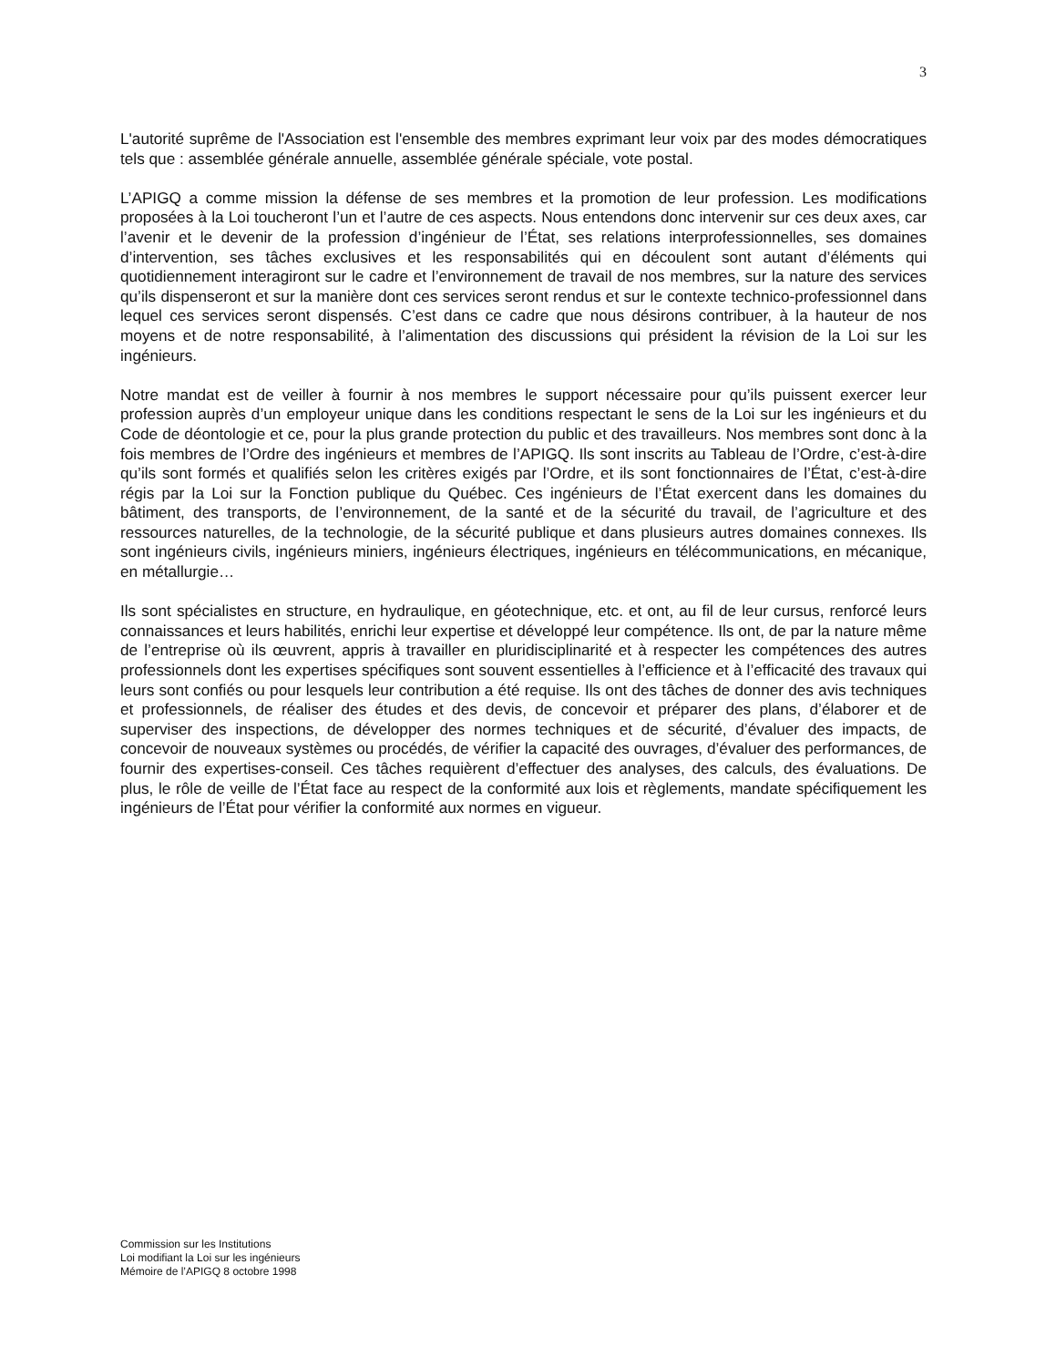3
L'autorité suprême de l'Association est l'ensemble des membres exprimant leur voix par des modes démocratiques tels que : assemblée générale annuelle, assemblée générale spéciale, vote postal.
L’APIGQ a comme mission la défense de ses membres et la promotion de leur profession. Les modifications proposées à la Loi toucheront l’un et l’autre de ces aspects. Nous entendons donc intervenir sur ces deux axes, car l’avenir et le devenir de la profession d’ingénieur de l’État, ses relations interprofessionnelles, ses domaines d’intervention, ses tâches exclusives et les responsabilités qui en découlent sont autant d’éléments qui quotidiennement interagiront sur le cadre et l’environnement de travail de nos membres, sur la nature des services qu’ils dispenseront et sur la manière dont ces services seront rendus et sur le contexte technico-professionnel dans lequel ces services seront dispensés. C’est dans ce cadre que nous désirons contribuer, à la hauteur de nos moyens et de notre responsabilité, à l’alimentation des discussions qui président la révision de la Loi sur les ingénieurs.
Notre mandat est de veiller à fournir à nos membres le support nécessaire pour qu’ils puissent exercer leur profession auprès d’un employeur unique dans les conditions respectant le sens de la Loi sur les ingénieurs et du Code de déontologie et ce, pour la plus grande protection du public et des travailleurs. Nos membres sont donc à la fois membres de l’Ordre des ingénieurs et membres de l’APIGQ. Ils sont inscrits au Tableau de l’Ordre, c’est-à-dire qu’ils sont formés et qualifiés selon les critères exigés par l’Ordre, et ils sont fonctionnaires de l’État, c’est-à-dire régis par la Loi sur la Fonction publique du Québec. Ces ingénieurs de l’État exercent dans les domaines du bâtiment, des transports, de l’environnement, de la santé et de la sécurité du travail, de l’agriculture et des ressources naturelles, de la technologie, de la sécurité publique et dans plusieurs autres domaines connexes. Ils sont ingénieurs civils, ingénieurs miniers, ingénieurs électriques, ingénieurs en télécommunications, en mécanique, en métallurgie…
Ils sont spécialistes en structure, en hydraulique, en géotechnique, etc. et ont, au fil de leur cursus, renforcé leurs connaissances et leurs habilités, enrichi leur expertise et développé leur compétence. Ils ont, de par la nature même de l’entreprise où ils œuvrent, appris à travailler en pluridisciplinarité et à respecter les compétences des autres professionnels dont les expertises spécifiques sont souvent essentielles à l’efficience et à l’efficacité des travaux qui leurs sont confiés ou pour lesquels leur contribution a été requise. Ils ont des tâches de donner des avis techniques et professionnels, de réaliser des études et des devis, de concevoir et préparer des plans, d’élaborer et de superviser des inspections, de développer des normes techniques et de sécurité, d’évaluer des impacts, de concevoir de nouveaux systèmes ou procédés, de vérifier la capacité des ouvrages, d’évaluer des performances, de fournir des expertises-conseil. Ces tâches requièrent d’effectuer des analyses, des calculs, des évaluations. De plus, le rôle de veille de l’État face au respect de la conformité aux lois et règlements, mandate spécifiquement les ingénieurs de l’État pour vérifier la conformité aux normes en vigueur.
Commission sur les Institutions
Loi modifiant la Loi sur les ingénieurs
Mémoire de l’APIGQ 8 octobre 1998